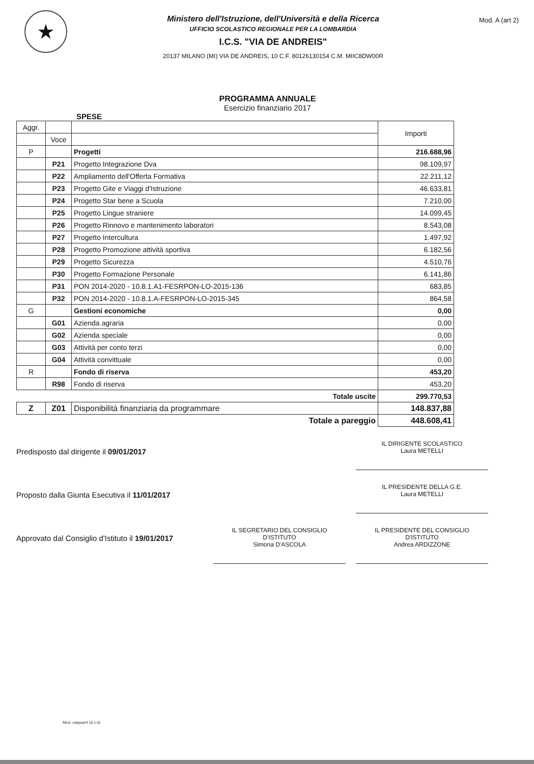★
Ministero dell'Istruzione, dell'Università e della Ricerca
UFFICIO SCOLASTICO REGIONALE PER LA LOMBARDIA
I.C.S. "VIA DE ANDREIS"
20137 MILANO (MI) VIA DE ANDREIS, 10 C.F. 80126130154 C.M. MIIC8DW00R
Mod. A (art 2)
PROGRAMMA ANNUALE
Esercizio finanziario 2017
SPESE
| Aggr. | | | Importi |
| --- | --- | --- | --- |
| | Voce | | |
| P | | Progetti | 216.688,96 |
| | P21 | Progetto Integrazione Dva | 98.109,97 |
| | P22 | Ampliamento dell'Offerta Formativa | 22.211,12 |
| | P23 | Progetto Gite e Viaggi d'Istruzione | 46.633,81 |
| | P24 | Progetto Star bene a Scuola | 7.210,00 |
| | P25 | Progetto Lingue straniere | 14.099,45 |
| | P26 | Progetto Rinnovo e mantenimento laboratori | 8.543,08 |
| | P27 | Progetto Intercultura | 1.497,92 |
| | P28 | Progetto Promozione attività sportiva | 6.182,56 |
| | P29 | Progetto Sicurezza | 4.510,76 |
| | P30 | Progetto Formazione Personale | 6.141,86 |
| | P31 | PON 2014-2020 - 10.8.1.A1-FESRPON-LO-2015-136 | 683,85 |
| | P32 | PON 2014-2020 - 10.8.1.A-FESRPON-LO-2015-345 | 864,58 |
| G | | Gestioni economiche | 0,00 |
| | G01 | Azienda agraria | 0,00 |
| | G02 | Azienda speciale | 0,00 |
| | G03 | Attività per conto terzi | 0,00 |
| | G04 | Attività convittuale | 0,00 |
| R | | Fondo di riserva | 453,20 |
| | R98 | Fondo di riserva | 453,20 |
| | | Totale uscite | 299.770,53 |
| Z | Z01 | Disponibilità finanziaria da programmare | 148.837,88 |
| | | Totale a pareggio | 448.608,41 |
Predisposto dal dirigente il 09/01/2017
IL DIRIGENTE SCOLASTICO
Laura METELLI
Proposto dalla Giunta Esecutiva il 11/01/2017
IL PRESIDENTE DELLA G.E.
Laura METELLI
Approvato dal Consiglio d'Istituto il 19/01/2017
IL SEGRETARIO DEL CONSIGLIO
D'ISTITUTO
Simona D'ASCOLA
IL PRESIDENTE DEL CONSIGLIO
D'ISTITUTO
Andrea ARDIZZONE
Mod. cntpma01 [6.1.6]